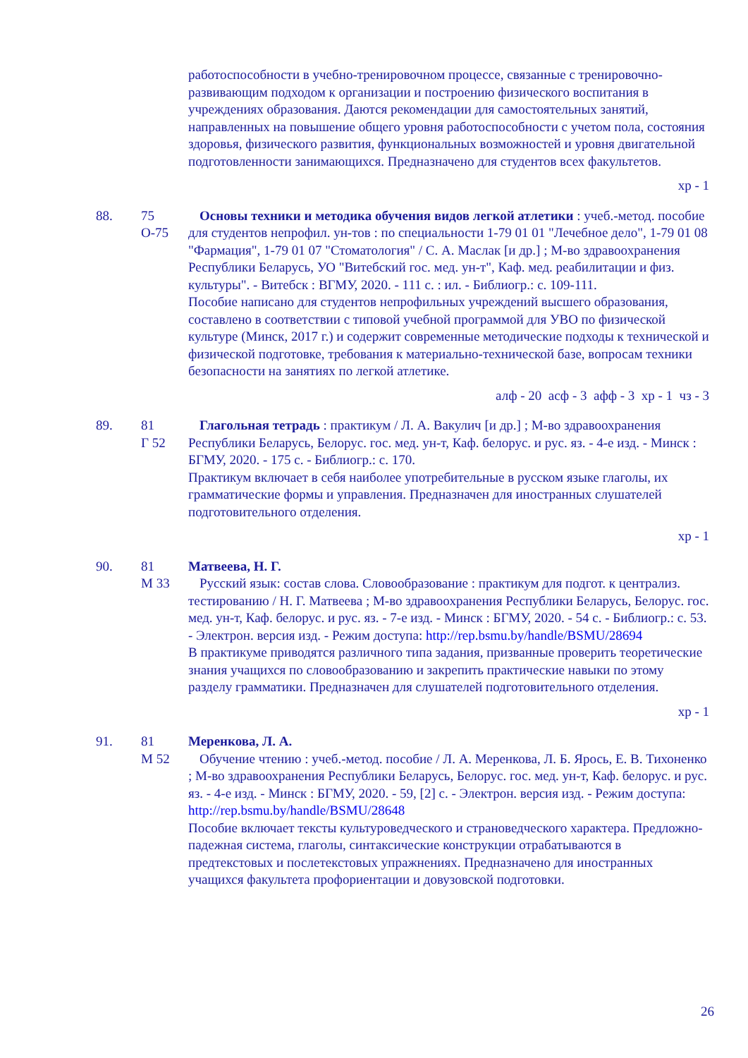работоспособности в учебно-тренировочном процессе, связанные с тренировочно-развивающим подходом к организации и построению физического воспитания в учреждениях образования. Даются рекомендации для самостоятельных занятий, направленных на повышение общего уровня работоспособности с учетом пола, состояния здоровья, физического развития, функциональных возможностей и уровня двигательной подготовленности занимающихся. Предназначено для студентов всех факультетов.
хр - 1
88. 75
О-75
Основы техники и методика обучения видов легкой атлетики : учеб.-метод. пособие для студентов непрофил. ун-тов : по специальности 1-79 01 01 "Лечебное дело", 1-79 01 08 "Фармация", 1-79 01 07 "Стоматология" / С. А. Маслак [и др.] ; М-во здравоохранения Республики Беларусь, УО "Витебский гос. мед. ун-т", Каф. мед. реабилитации и физ. культуры". - Витебск : ВГМУ, 2020. - 111 с. : ил. - Библиогр.: с. 109-111.
Пособие написано для студентов непрофильных учреждений высшего образования, составлено в соответствии с типовой учебной программой для УВО по физической культуре (Минск, 2017 г.) и содержит современные методические подходы к технической и физической подготовке, требования к материально-технической базе, вопросам техники безопасности на занятиях по легкой атлетике.
алф - 20 асф - 3 афф - 3 хр - 1 чз - 3
89. 81
Г 52
Глагольная тетрадь : практикум / Л. А. Вакулич [и др.] ; М-во здравоохранения Республики Беларусь, Белорус. гос. мед. ун-т, Каф. белорус. и рус. яз. - 4-е изд. - Минск : БГМУ, 2020. - 175 с. - Библиогр.: с. 170.
Практикум включает в себя наиболее употребительные в русском языке глаголы, их грамматические формы и управления. Предназначен для иностранных слушателей подготовительного отделения.
хр - 1
90. 81
М 33
Матвеева, Н. Г.
Русский язык: состав слова. Словообразование : практикум для подгот. к централиз. тестированию / Н. Г. Матвеева ; М-во здравоохранения Республики Беларусь, Белорус. гос. мед. ун-т, Каф. белорус. и рус. яз. - 7-е изд. - Минск : БГМУ, 2020. - 54 с. - Библиогр.: с. 53. - Электрон. версия изд. - Режим доступа: http://rep.bsmu.by/handle/BSMU/28694
В практикуме приводятся различного типа задания, призванные проверить теоретические знания учащихся по словообразованию и закрепить практические навыки по этому разделу грамматики. Предназначен для слушателей подготовительного отделения.
хр - 1
91. 81
М 52
Меренкова, Л. А.
Обучение чтению : учеб.-метод. пособие / Л. А. Меренкова, Л. Б. Ярось, Е. В. Тихоненко ; М-во здравоохранения Республики Беларусь, Белорус. гос. мед. ун-т, Каф. белорус. и рус. яз. - 4-е изд. - Минск : БГМУ, 2020. - 59, [2] с. - Электрон. версия изд. - Режим доступа: http://rep.bsmu.by/handle/BSMU/28648
Пособие включает тексты культуроведческого и страноведческого характера. Предложно-падежная система, глаголы, синтаксические конструкции отрабатываются в предтекстовых и послетекстовых упражнениях. Предназначено для иностранных учащихся факультета профориентации и довузовской подготовки.
26